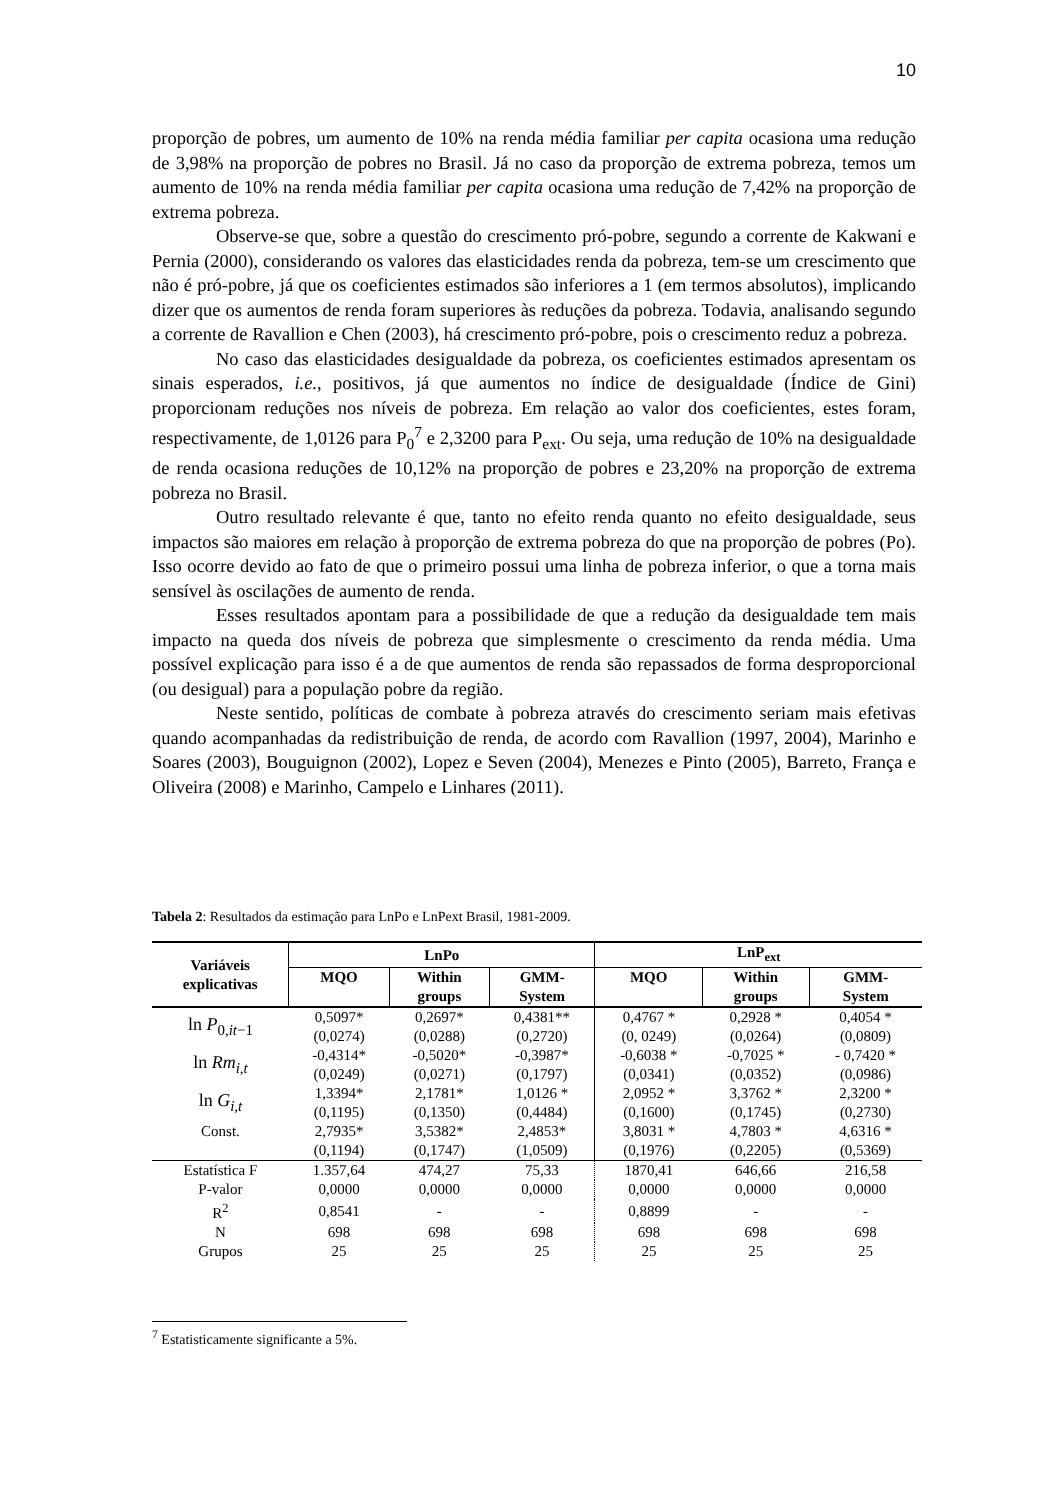10
proporção de pobres, um aumento de 10% na renda média familiar per capita ocasiona uma redução de 3,98% na proporção de pobres no Brasil. Já no caso da proporção de extrema pobreza, temos um aumento de 10% na renda média familiar per capita ocasiona uma redução de 7,42% na proporção de extrema pobreza.
Observe-se que, sobre a questão do crescimento pró-pobre, segundo a corrente de Kakwani e Pernia (2000), considerando os valores das elasticidades renda da pobreza, tem-se um crescimento que não é pró-pobre, já que os coeficientes estimados são inferiores a 1 (em termos absolutos), implicando dizer que os aumentos de renda foram superiores às reduções da pobreza. Todavia, analisando segundo a corrente de Ravallion e Chen (2003), há crescimento pró-pobre, pois o crescimento reduz a pobreza.
No caso das elasticidades desigualdade da pobreza, os coeficientes estimados apresentam os sinais esperados, i.e., positivos, já que aumentos no índice de desigualdade (Índice de Gini) proporcionam reduções nos níveis de pobreza. Em relação ao valor dos coeficientes, estes foram, respectivamente, de 1,0126 para P<sub>0</sub><sup>7</sup> e 2,3200 para P<sub>ext</sub>. Ou seja, uma redução de 10% na desigualdade de renda ocasiona reduções de 10,12% na proporção de pobres e 23,20% na proporção de extrema pobreza no Brasil.
Outro resultado relevante é que, tanto no efeito renda quanto no efeito desigualdade, seus impactos são maiores em relação à proporção de extrema pobreza do que na proporção de pobres (Po). Isso ocorre devido ao fato de que o primeiro possui uma linha de pobreza inferior, o que a torna mais sensível às oscilações de aumento de renda.
Esses resultados apontam para a possibilidade de que a redução da desigualdade tem mais impacto na queda dos níveis de pobreza que simplesmente o crescimento da renda média. Uma possível explicação para isso é a de que aumentos de renda são repassados de forma desproporcional (ou desigual) para a população pobre da região.
Neste sentido, políticas de combate à pobreza através do crescimento seriam mais efetivas quando acompanhadas da redistribuição de renda, de acordo com Ravallion (1997, 2004), Marinho e Soares (2003), Bouguignon (2002), Lopez e Seven (2004), Menezes e Pinto (2005), Barreto, França e Oliveira (2008) e Marinho, Campelo e Linhares (2011).
Tabela 2: Resultados da estimação para LnPo e LnPext Brasil, 1981-2009.
| Variáveis explicativas | LnPo | | | LnP<sub>ext</sub> | | |
| --- | --- | --- | --- | --- | --- | --- |
| | MQO | Within groups | GMM- System | MQO | Within groups | GMM- System |
| ln P<sub>0,it−1</sub> | 0,5097* | 0,2697* | 0,4381** | 0,4767 * | 0,2928 * | 0,4054 * |
| | (0,0274) | (0,0288) | (0,2720) | (0, 0249) | (0,0264) | (0,0809) |
| ln Rm<sub>i,t</sub> | -0,4314* | -0,5020* | -0,3987* | -0,6038 * | -0,7025 * | - 0,7420 * |
| | (0,0249) | (0,0271) | (0,1797) | (0,0341) | (0,0352) | (0,0986) |
| ln G<sub>i,t</sub> | 1,3394* | 2,1781* | 1,0126 * | 2,0952 * | 3,3762 * | 2,3200 * |
| | (0,1195) | (0,1350) | (0,4484) | (0,1600) | (0,1745) | (0,2730) |
| Const. | 2,7935* | 3,5382* | 2,4853* | 3,8031 * | 4,7803 * | 4,6316 * |
| | (0,1194) | (0,1747) | (1,0509) | (0,1976) | (0,2205) | (0,5369) |
| Estatística F | 1.357,64 | 474,27 | 75,33 | 1870,41 | 646,66 | 216,58 |
| P-valor | 0,0000 | 0,0000 | 0,0000 | 0,0000 | 0,0000 | 0,0000 |
| R<sup>2</sup> | 0,8541 | - | - | 0,8899 | - | - |
| N | 698 | 698 | 698 | 698 | 698 | 698 |
| Grupos | 25 | 25 | 25 | 25 | 25 | 25 |
<sup>7</sup> Estatisticamente significante a 5%.